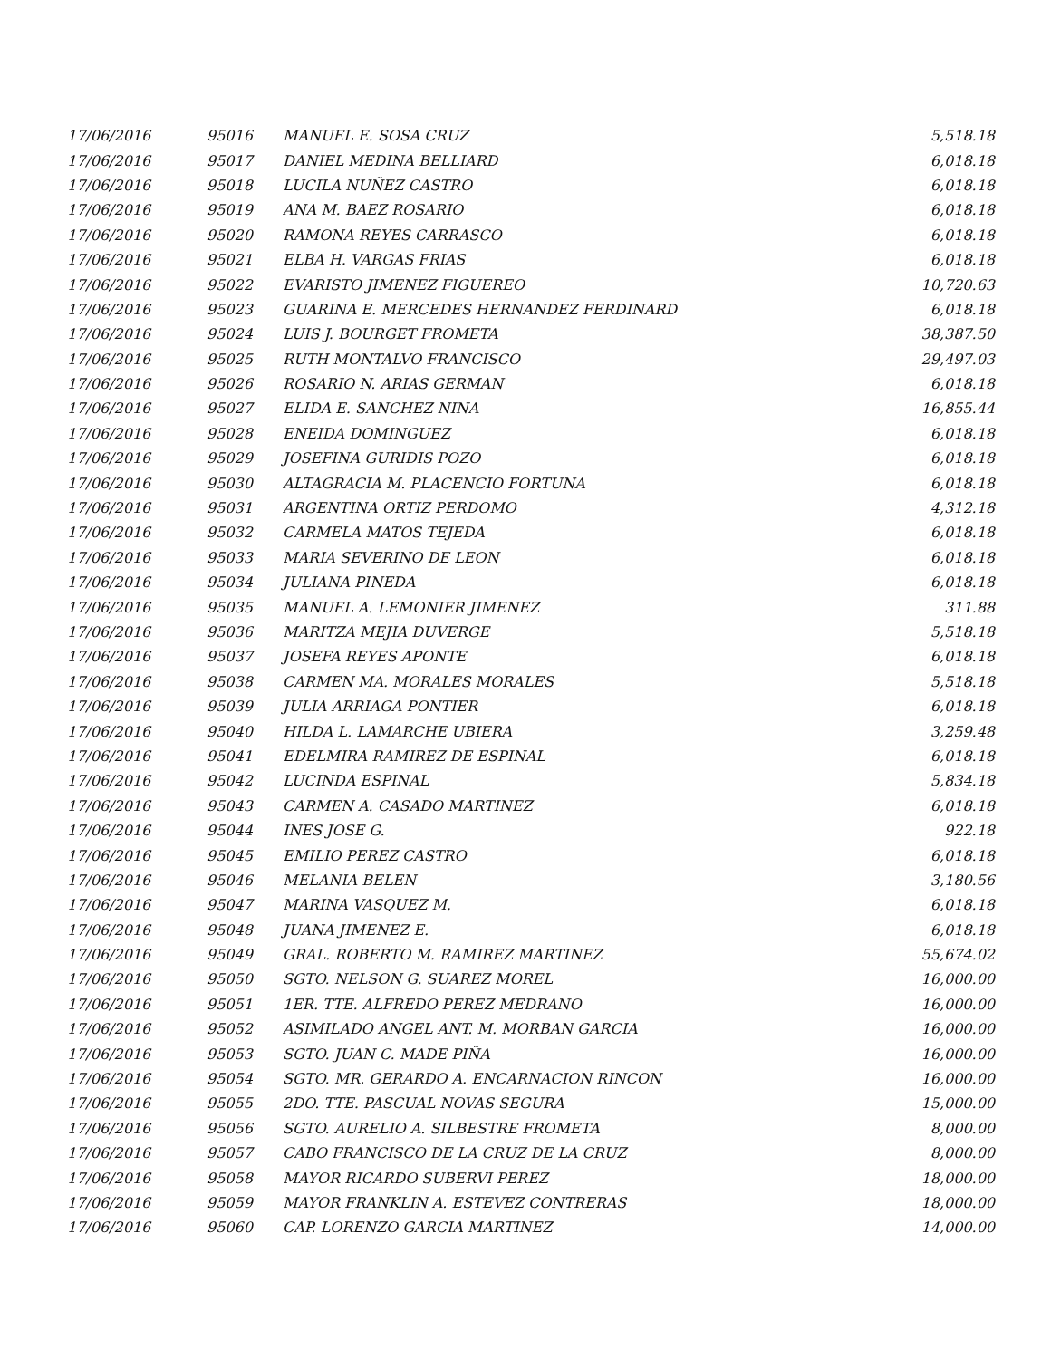| 17/06/2016 | 95016 | MANUEL E. SOSA CRUZ | 5,518.18 |
| 17/06/2016 | 95017 | DANIEL MEDINA BELLIARD | 6,018.18 |
| 17/06/2016 | 95018 | LUCILA NUÑEZ CASTRO | 6,018.18 |
| 17/06/2016 | 95019 | ANA M. BAEZ ROSARIO | 6,018.18 |
| 17/06/2016 | 95020 | RAMONA REYES CARRASCO | 6,018.18 |
| 17/06/2016 | 95021 | ELBA H. VARGAS FRIAS | 6,018.18 |
| 17/06/2016 | 95022 | EVARISTO JIMENEZ FIGUEREO | 10,720.63 |
| 17/06/2016 | 95023 | GUARINA E. MERCEDES HERNANDEZ FERDINARD | 6,018.18 |
| 17/06/2016 | 95024 | LUIS J. BOURGET FROMETA | 38,387.50 |
| 17/06/2016 | 95025 | RUTH MONTALVO FRANCISCO | 29,497.03 |
| 17/06/2016 | 95026 | ROSARIO N. ARIAS GERMAN | 6,018.18 |
| 17/06/2016 | 95027 | ELIDA E. SANCHEZ NINA | 16,855.44 |
| 17/06/2016 | 95028 | ENEIDA DOMINGUEZ | 6,018.18 |
| 17/06/2016 | 95029 | JOSEFINA GURIDIS POZO | 6,018.18 |
| 17/06/2016 | 95030 | ALTAGRACIA M. PLACENCIO FORTUNA | 6,018.18 |
| 17/06/2016 | 95031 | ARGENTINA ORTIZ PERDOMO | 4,312.18 |
| 17/06/2016 | 95032 | CARMELA MATOS TEJEDA | 6,018.18 |
| 17/06/2016 | 95033 | MARIA SEVERINO DE LEON | 6,018.18 |
| 17/06/2016 | 95034 | JULIANA PINEDA | 6,018.18 |
| 17/06/2016 | 95035 | MANUEL A. LEMONIER JIMENEZ | 311.88 |
| 17/06/2016 | 95036 | MARITZA MEJIA DUVERGE | 5,518.18 |
| 17/06/2016 | 95037 | JOSEFA REYES APONTE | 6,018.18 |
| 17/06/2016 | 95038 | CARMEN MA. MORALES MORALES | 5,518.18 |
| 17/06/2016 | 95039 | JULIA ARRIAGA PONTIER | 6,018.18 |
| 17/06/2016 | 95040 | HILDA L. LAMARCHE UBIERA | 3,259.48 |
| 17/06/2016 | 95041 | EDELMIRA RAMIREZ DE ESPINAL | 6,018.18 |
| 17/06/2016 | 95042 | LUCINDA ESPINAL | 5,834.18 |
| 17/06/2016 | 95043 | CARMEN A. CASADO MARTINEZ | 6,018.18 |
| 17/06/2016 | 95044 | INES JOSE G. | 922.18 |
| 17/06/2016 | 95045 | EMILIO PEREZ CASTRO | 6,018.18 |
| 17/06/2016 | 95046 | MELANIA BELEN | 3,180.56 |
| 17/06/2016 | 95047 | MARINA VASQUEZ M. | 6,018.18 |
| 17/06/2016 | 95048 | JUANA JIMENEZ E. | 6,018.18 |
| 17/06/2016 | 95049 | GRAL. ROBERTO M. RAMIREZ MARTINEZ | 55,674.02 |
| 17/06/2016 | 95050 | SGTO. NELSON G. SUAREZ MOREL | 16,000.00 |
| 17/06/2016 | 95051 | 1ER. TTE. ALFREDO PEREZ MEDRANO | 16,000.00 |
| 17/06/2016 | 95052 | ASIMILADO ANGEL ANT. M. MORBAN GARCIA | 16,000.00 |
| 17/06/2016 | 95053 | SGTO. JUAN C. MADE PIÑA | 16,000.00 |
| 17/06/2016 | 95054 | SGTO. MR. GERARDO A. ENCARNACION RINCON | 16,000.00 |
| 17/06/2016 | 95055 | 2DO. TTE. PASCUAL NOVAS SEGURA | 15,000.00 |
| 17/06/2016 | 95056 | SGTO. AURELIO A. SILBESTRE FROMETA | 8,000.00 |
| 17/06/2016 | 95057 | CABO FRANCISCO DE LA CRUZ DE LA CRUZ | 8,000.00 |
| 17/06/2016 | 95058 | MAYOR RICARDO SUBERVI PEREZ | 18,000.00 |
| 17/06/2016 | 95059 | MAYOR FRANKLIN A. ESTEVEZ CONTRERAS | 18,000.00 |
| 17/06/2016 | 95060 | CAP. LORENZO GARCIA MARTINEZ | 14,000.00 |